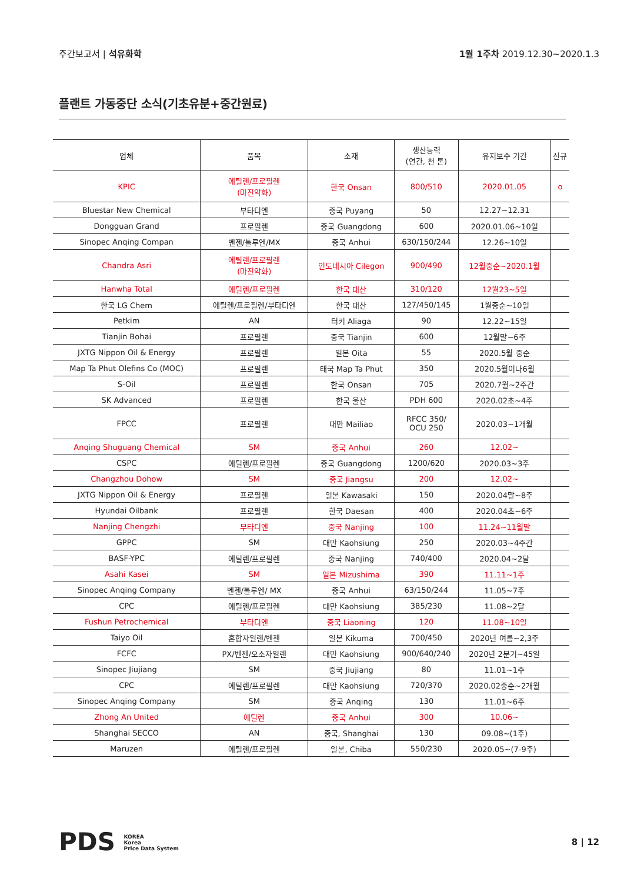주간보고서 | 석유화학 1월 1주차 2019.12.30~2020.1.3
플랜트 가동중단 소식(기초유분+중간원료)
| 업체 | 품목 | 소재 | 생산능력 (연간, 천 톤) | 유지보수 기간 | 신규 |
| --- | --- | --- | --- | --- | --- |
| KPIC | 에틸렌/프로필렌 (마진악화) | 한국 Onsan | 800/510 | 2020.01.05 | o |
| Bluestar New Chemical | 부타디엔 | 중국 Puyang | 50 | 12.27~12.31 | |
| Dongguan Grand | 프로필렌 | 중국 Guangdong | 600 | 2020.01.06~10일 | |
| Sinopec Anqing Compan | 벤젠/톨루엔/MX | 중국 Anhui | 630/150/244 | 12.26~10일 | |
| Chandra Asri | 에틸렌/프로필렌 (마진악화) | 인도네시아 Cilegon | 900/490 | 12월중순~2020.1월 | |
| Hanwha Total | 에틸렌/프로필렌 | 한국 대산 | 310/120 | 12월23~5일 | |
| 한국 LG Chem | 에틸렌/프로필렌/부타디엔 | 한국 대산 | 127/450/145 | 1월중순~10일 | |
| Petkim | AN | 터키 Aliaga | 90 | 12.22~15일 | |
| Tianjin Bohai | 프로필렌 | 중국 Tianjin | 600 | 12월말~6주 | |
| JXTG Nippon Oil & Energy | 프로필렌 | 일본 Oita | 55 | 2020.5월 중순 | |
| Map Ta Phut Olefins Co (MOC) | 프로필렌 | 태국 Map Ta Phut | 350 | 2020.5월이나6월 | |
| S-Oil | 프로필렌 | 한국 Onsan | 705 | 2020.7월~2주간 | |
| SK Advanced | 프로필렌 | 한국 울산 | PDH 600 | 2020.02초~4주 | |
| FPCC | 프로필렌 | 대만 Mailiao | RFCC 350/ OCU 250 | 2020.03~1개월 | |
| Anqing Shuguang Chemical | SM | 중국 Anhui | 260 | 12.02~ | |
| CSPC | 에틸렌/프로필렌 | 중국 Guangdong | 1200/620 | 2020.03~3주 | |
| Changzhou Dohow | SM | 중국 Jiangsu | 200 | 12.02~ | |
| JXTG Nippon Oil & Energy | 프로필렌 | 일본 Kawasaki | 150 | 2020.04말~8주 | |
| Hyundai Oilbank | 프로필렌 | 한국 Daesan | 400 | 2020.04초~6주 | |
| Nanjing Chengzhi | 부타디엔 | 중국 Nanjing | 100 | 11.24~11월말 | |
| GPPC | SM | 대만 Kaohsiung | 250 | 2020.03~4주간 | |
| BASF-YPC | 에틸렌/프로필렌 | 중국 Nanjing | 740/400 | 2020.04~2달 | |
| Asahi Kasei | SM | 일본 Mizushima | 390 | 11.11~1주 | |
| Sinopec Anqing Company | 벤젠/톨루엔/ MX | 중국 Anhui | 63/150/244 | 11.05~7주 | |
| CPC | 에틸렌/프로필렌 | 대만 Kaohsiung | 385/230 | 11.08~2달 | |
| Fushun Petrochemical | 부타디엔 | 중국 Liaoning | 120 | 11.08~10일 | |
| Taiyo Oil | 혼합자일렌/벤젠 | 일본 Kikuma | 700/450 | 2020년 여름~2,3주 | |
| FCFC | PX/벤젠/오소자일렌 | 대만 Kaohsiung | 900/640/240 | 2020년 2분기~45일 | |
| Sinopec Jiujiang | SM | 중국 Jiujiang | 80 | 11.01~1주 | |
| CPC | 에틸렌/프로필렌 | 대만 Kaohsiung | 720/370 | 2020.02중순~2개월 | |
| Sinopec Anqing Company | SM | 중국 Anqing | 130 | 11.01~6주 | |
| Zhong An United | 에틸렌 | 중국 Anhui | 300 | 10.06~ | |
| Shanghai SECCO | AN | 중국, Shanghai | 130 | 09.08~(1주) | |
| Maruzen | 에틸렌/프로필렌 | 일본, Chiba | 550/230 | 2020.05~(7-9주) | |
PDS KOREA
Korea
Price Data System
8 | 12